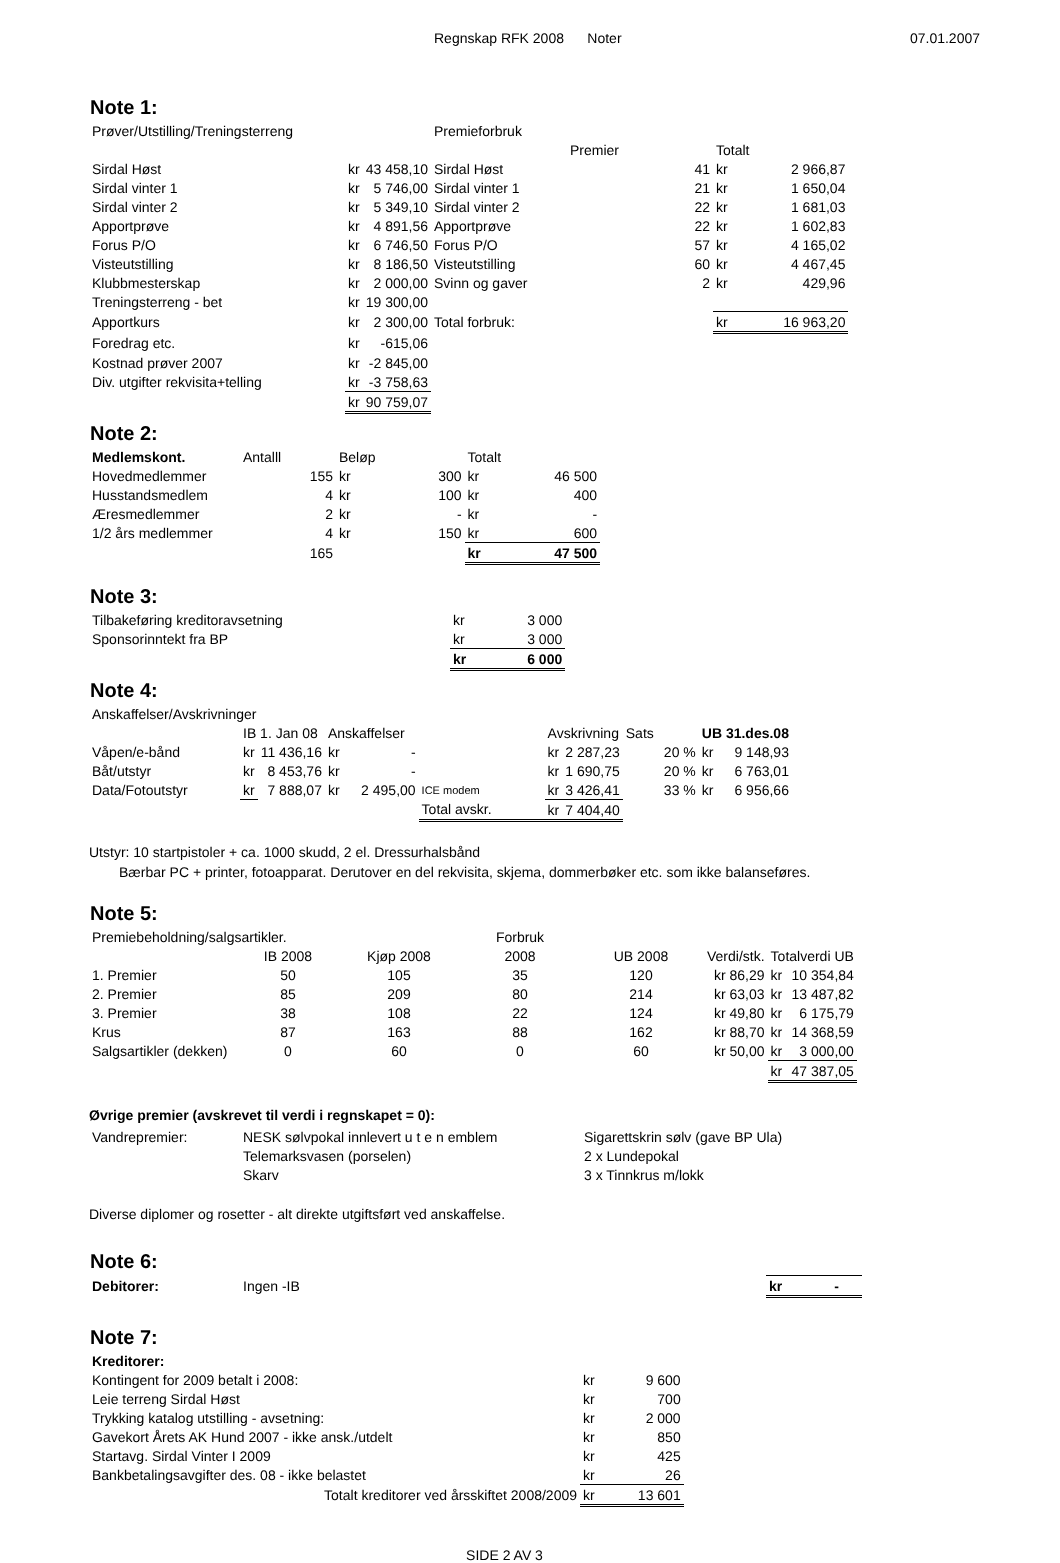Regnskap RFK 2008 Noter 07.01.2007
Note 1:
| Prøver/Utstilling/Treningsterreng | | | Premieforbruk | | | |
| | | | | Premier | Totalt | |
| Sirdal Høst | kr | 43 458,10 | Sirdal Høst | 41 | kr | 2 966,87 |
| Sirdal vinter 1 | kr | 5 746,00 | Sirdal vinter 1 | 21 | kr | 1 650,04 |
| Sirdal vinter 2 | kr | 5 349,10 | Sirdal vinter 2 | 22 | kr | 1 681,03 |
| Apportprøve | kr | 4 891,56 | Apportprøve | 22 | kr | 1 602,83 |
| Forus P/O | kr | 6 746,50 | Forus P/O | 57 | kr | 4 165,02 |
| Visteutstilling | kr | 8 186,50 | Visteutstilling | 60 | kr | 4 467,45 |
| Klubbmesterskap | kr | 2 000,00 | Svinn og gaver | 2 | kr | 429,96 |
| Treningsterreng - bet | kr | 19 300,00 | | | | |
| Apportkurs | kr | 2 300,00 | Total forbruk: | | kr | 16 963,20 |
| Foredrag etc. | kr | -615,06 | | | | |
| Kostnad prøver 2007 | kr | -2 845,00 | | | | |
| Div. utgifter rekvisita+telling | kr | -3 758,63 | | | | |
| | kr | 90 759,07 | | | | |
Note 2:
| Medlemskont. | Antalll | Beløp | | Totalt | |
| Hovedmedlemmer | 155 | kr | 300 | kr | 46 500 |
| Husstandsmedlem | 4 | kr | 100 | kr | 400 |
| Æresmedlemmer | 2 | kr | - | kr | - |
| 1/2 års medlemmer | 4 | kr | 150 | kr | 600 |
| | 165 | | | kr | 47 500 |
Note 3:
| Tilbakeføring kreditoravsetning | kr | 3 000 |
| Sponsorinntekt fra BP | kr | 3 000 |
| | kr | 6 000 |
Note 4:
| Anskaffelser/Avskrivninger | | | | | | | | | | |
| | IB 1. Jan 08 | | Anskaffelser | | | Avskrivning | | Sats | UB 31.des.08 | |
| Våpen/e-bånd | kr | 11 436,16 | kr | - | | kr | 2 287,23 | 20 % | kr | 9 148,93 |
| Båt/utstyr | kr | 8 453,76 | kr | - | | kr | 1 690,75 | 20 % | kr | 6 763,01 |
| Data/Fotoutstyr | kr | 7 888,07 | kr | 2 495,00 | ICE modem | kr | 3 426,41 | 33 % | kr | 6 956,66 |
| | | | | | Total avskr. | kr | 7 404,40 | | | |
Utstyr: 10 startpistoler + ca. 1000 skudd, 2 el. Dressurhalsbånd
Bærbar PC + printer, fotoapparat. Derutover en del rekvisita, skjema, dommerbøker etc. som ikke balanseføres.
Note 5:
| Premiebeholdning/salgsartikler. | | | Forbruk | | | |
| | IB 2008 | Kjøp 2008 | 2008 | UB 2008 | Verdi/stk. | Totalverdi UB |
| 1. Premier | 50 | 105 | 35 | 120 | kr 86,29 | kr 10 354,84 |
| 2. Premier | 85 | 209 | 80 | 214 | kr 63,03 | kr 13 487,82 |
| 3. Premier | 38 | 108 | 22 | 124 | kr 49,80 | kr 6 175,79 |
| Krus | 87 | 163 | 88 | 162 | kr 88,70 | kr 14 368,59 |
| Salgsartikler (dekken) | 0 | 60 | 0 | 60 | kr 50,00 | kr 3 000,00 |
| | | | | | | kr 47 387,05 |
Øvrige premier (avskrevet til verdi i regnskapet = 0):
| Vandrepremier: | NESK sølvpokal innlevert u t e n emblem | Sigarettskrin sølv (gave BP Ula) |
| | Telemarksvasen (porselen) | 2 x Lundepokal |
| | Skarv | 3 x Tinnkrus m/lokk |
Diverse diplomer og rosetter - alt direkte utgiftsført ved anskaffelse.
Note 6:
| Debitorer: | Ingen -IB | kr - |
Note 7:
| Kreditorer: | | |
| Kontingent for 2009 betalt i 2008: | kr | 9 600 |
| Leie terreng Sirdal Høst | kr | 700 |
| Trykking katalog utstilling - avsetning: | kr | 2 000 |
| Gavekort Årets AK Hund 2007 - ikke ansk./utdelt | kr | 850 |
| Startavg. Sirdal Vinter I 2009 | kr | 425 |
| Bankbetalingsavgifter des. 08 - ikke belastet | kr | 26 |
| Totalt kreditorer ved årsskiftet 2008/2009 | kr | 13 601 |
SIDE 2 AV 3